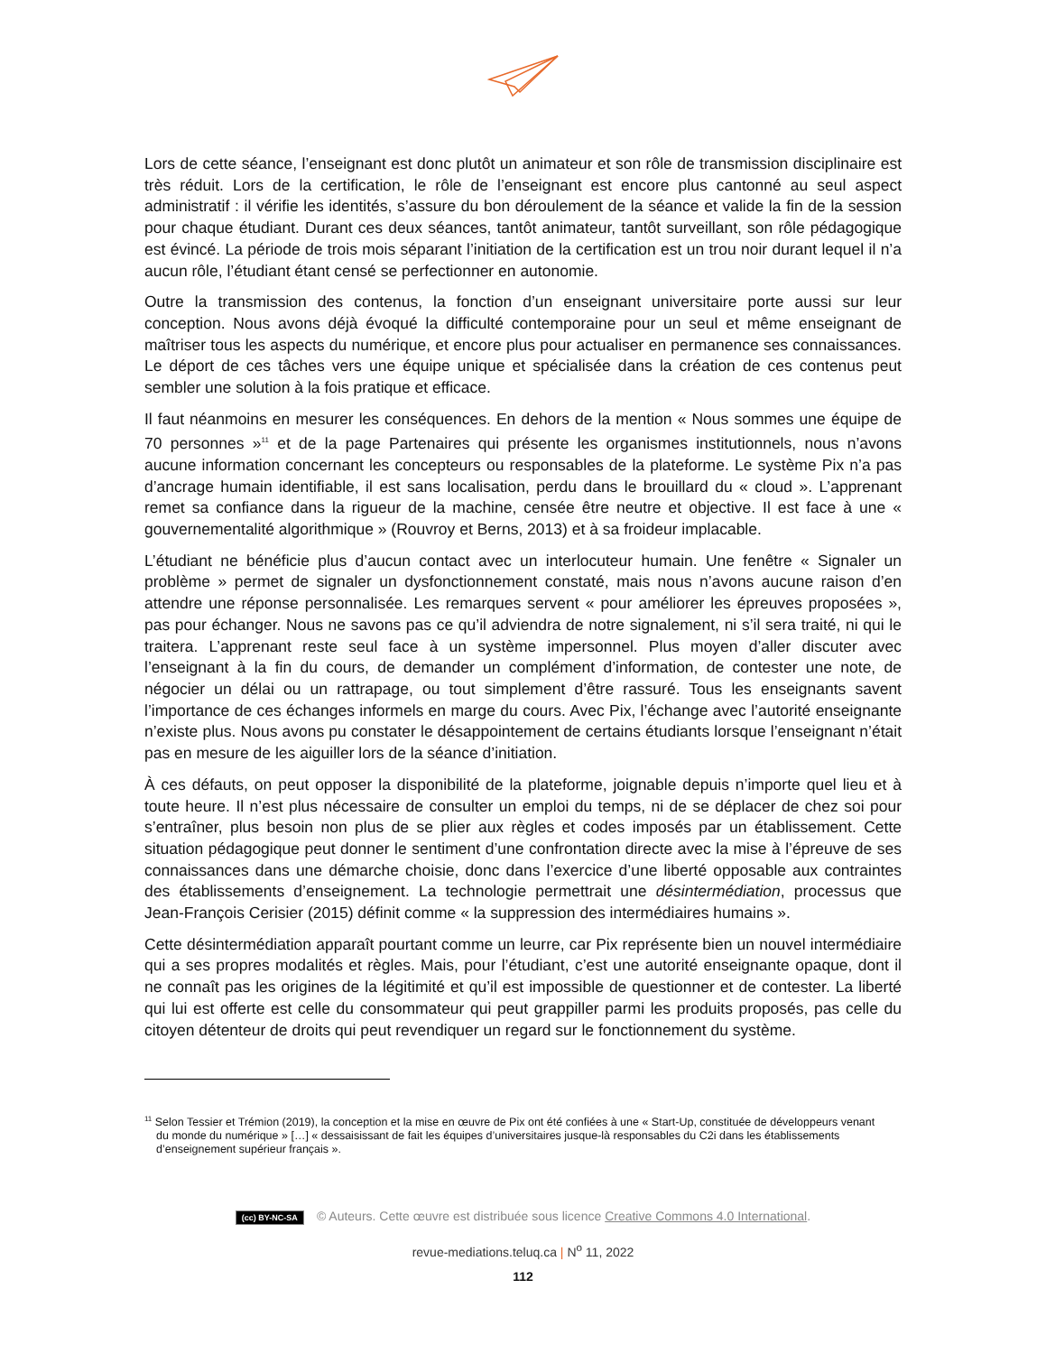Lors de cette séance, l’enseignant est donc plutôt un animateur et son rôle de transmission disciplinaire est très réduit. Lors de la certification, le rôle de l’enseignant est encore plus cantonné au seul aspect administratif : il vérifie les identités, s’assure du bon déroulement de la séance et valide la fin de la session pour chaque étudiant. Durant ces deux séances, tantôt animateur, tantôt surveillant, son rôle pédagogique est évincé. La période de trois mois séparant l’initiation de la certification est un trou noir durant lequel il n’a aucun rôle, l’étudiant étant censé se perfectionner en autonomie.
Outre la transmission des contenus, la fonction d’un enseignant universitaire porte aussi sur leur conception. Nous avons déjà évoqué la difficulté contemporaine pour un seul et même enseignant de maîtriser tous les aspects du numérique, et encore plus pour actualiser en permanence ses connaissances. Le déport de ces tâches vers une équipe unique et spécialisée dans la création de ces contenus peut sembler une solution à la fois pratique et efficace.
Il faut néanmoins en mesurer les conséquences. En dehors de la mention « Nous sommes une équipe de 70 personnes »<sup>11</sup> et de la page Partenaires qui présente les organismes institutionnels, nous n’avons aucune information concernant les concepteurs ou responsables de la plateforme. Le système Pix n’a pas d’ancrage humain identifiable, il est sans localisation, perdu dans le brouillard du « cloud ». L’apprenant remet sa confiance dans la rigueur de la machine, censée être neutre et objective. Il est face à une « gouvernementalité algorithmique » (Rouvroy et Berns, 2013) et à sa froideur implacable.
L’étudiant ne bénéficie plus d’aucun contact avec un interlocuteur humain. Une fenêtre « Signaler un problème » permet de signaler un dysfonctionnement constaté, mais nous n’avons aucune raison d’en attendre une réponse personnalisée. Les remarques servent « pour améliorer les épreuves proposées », pas pour échanger. Nous ne savons pas ce qu’il adviendra de notre signalement, ni s’il sera traité, ni qui le traitera. L’apprenant reste seul face à un système impersonnel. Plus moyen d’aller discuter avec l’enseignant à la fin du cours, de demander un complément d’information, de contester une note, de négocier un délai ou un rattrapage, ou tout simplement d’être rassuré. Tous les enseignants savent l’importance de ces échanges informels en marge du cours. Avec Pix, l’échange avec l’autorité enseignante n’existe plus. Nous avons pu constater le désappointement de certains étudiants lorsque l’enseignant n’était pas en mesure de les aiguiller lors de la séance d’initiation.
À ces défauts, on peut opposer la disponibilité de la plateforme, joignable depuis n’importe quel lieu et à toute heure. Il n’est plus nécessaire de consulter un emploi du temps, ni de se déplacer de chez soi pour s’entraîner, plus besoin non plus de se plier aux règles et codes imposés par un établissement. Cette situation pédagogique peut donner le sentiment d’une confrontation directe avec la mise à l’épreuve de ses connaissances dans une démarche choisie, donc dans l’exercice d’une liberté opposable aux contraintes des établissements d’enseignement. La technologie permettrait une désintermédiation, processus que Jean-François Cerisier (2015) définit comme « la suppression des intermédiaires humains ».
Cette désintermédiation apparaît pourtant comme un leurre, car Pix représente bien un nouvel intermédiaire qui a ses propres modalités et règles. Mais, pour l’étudiant, c’est une autorité enseignante opaque, dont il ne connaît pas les origines de la légitimité et qu’il est impossible de questionner et de contester. La liberté qui lui est offerte est celle du consommateur qui peut grappiller parmi les produits proposés, pas celle du citoyen détenteur de droits qui peut revendiquer un regard sur le fonctionnement du système.
<sup>11</sup> Selon Tessier et Trémion (2019), la conception et la mise en œuvre de Pix ont été confiées à une « Start-Up, constituée de développeurs venant du monde du numérique » […] « dessaisissant de fait les équipes d’universitaires jusque-là responsables du C2i dans les établissements d’enseignement supérieur français ».
(cc) BY-NC-SA © Auteurs. Cette œuvre est distribuée sous licence Creative Commons 4.0 International.
revue-mediations.teluq.ca | N<sup>o</sup> 11, 2022
112